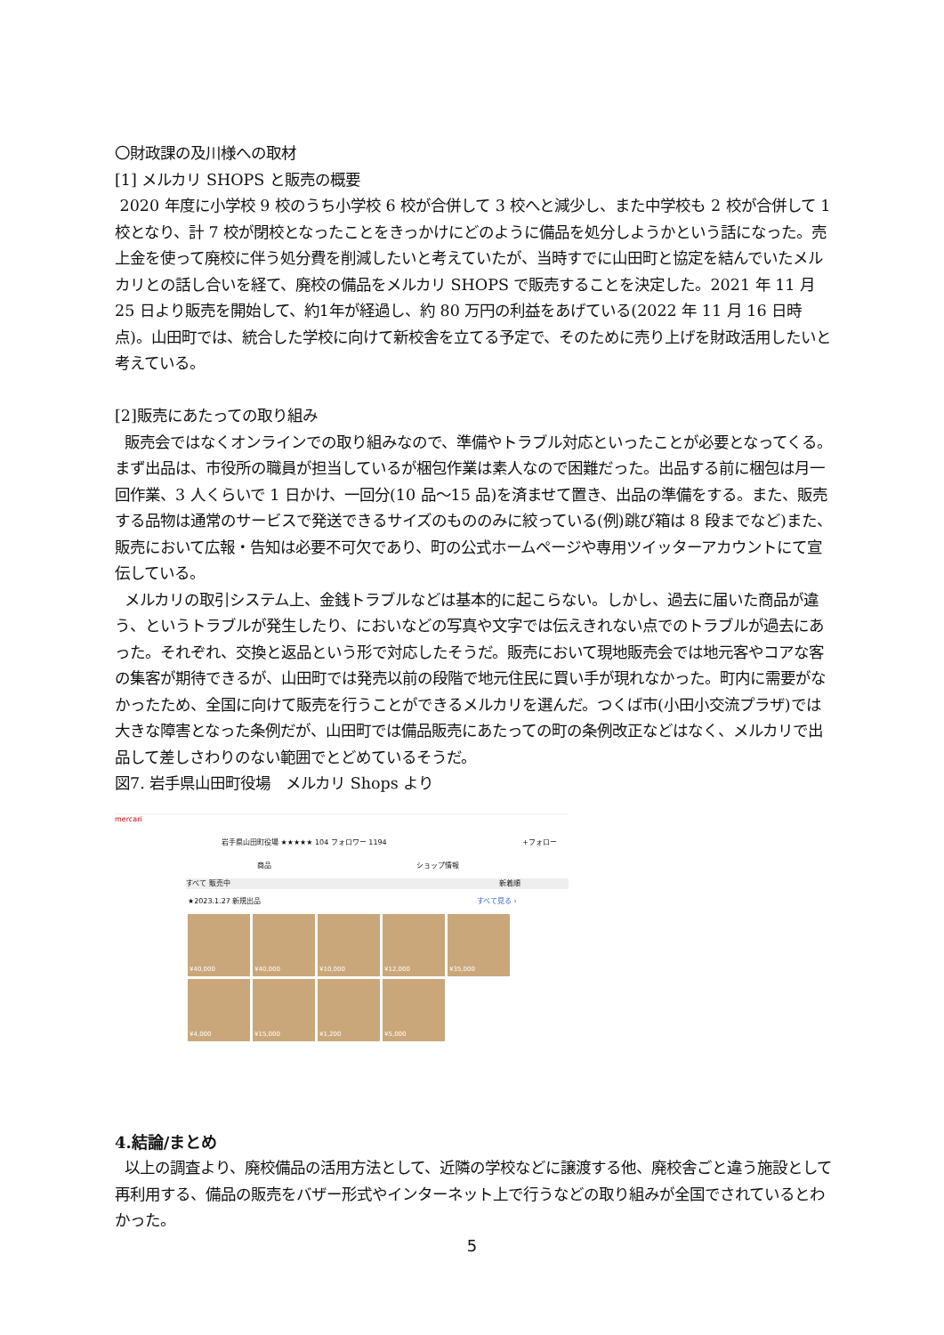〇財政課の及川様への取材
[1] メルカリ SHOPS と販売の概要
2020 年度に小学校 9 校のうち小学校 6 校が合併して 3 校へと減少し、また中学校も 2 校が合併して 1 校となり、計 7 校が閉校となったことをきっかけにどのように備品を処分しようかという話になった。売上金を使って廃校に伴う処分費を削減したいと考えていたが、当時すでに山田町と協定を結んでいたメルカリとの話し合いを経て、廃校の備品をメルカリ SHOPS で販売することを決定した。2021 年 11 月 25 日より販売を開始して、約1年が経過し、約 80 万円の利益をあげている(2022 年 11 月 16 日時点)。山田町では、統合した学校に向けて新校舎を立てる予定で、そのために売り上げを財政活用したいと考えている。
[2]販売にあたっての取り組み
販売会ではなくオンラインでの取り組みなので、準備やトラブル対応といったことが必要となってくる。まず出品は、市役所の職員が担当しているが梱包作業は素人なので困難だった。出品する前に梱包は月一回作業、3 人くらいで 1 日かけ、一回分(10 品～15 品)を済ませて置き、出品の準備をする。また、販売する品物は通常のサービスで発送できるサイズのもののみに絞っている(例)跳び箱は 8 段までなど)また、販売において広報・告知は必要不可欠であり、町の公式ホームページや専用ツイッターアカウントにて宣伝している。
メルカリの取引システム上、金銭トラブルなどは基本的に起こらない。しかし、過去に届いた商品が違う、というトラブルが発生したり、においなどの写真や文字では伝えきれない点でのトラブルが過去にあった。それぞれ、交換と返品という形で対応したそうだ。販売において現地販売会では地元客やコアな客の集客が期待できるが、山田町では発売以前の段階で地元住民に買い手が現れなかった。町内に需要がなかったため、全国に向けて販売を行うことができるメルカリを選んだ。つくば市(小田小交流プラザ)では大きな障害となった条例だが、山田町では備品販売にあたっての町の条例改正などはなく、メルカリで出品して差しさわりのない範囲でとどめているそうだ。
図7. 岩手県山田町役場　メルカリ Shops より
mercari
岩手県山田町役場 ★★★★★ 104 フォロワー 1194 +フォロー
商品 ショップ情報
すべて 販売中 新着順
★2023.1.27 新規出品 すべて見る ›
¥40,000
¥40,000
¥10,000
¥12,000
¥35,000
¥4,000
¥15,000
¥1,200
¥5,000
4.結論/まとめ
以上の調査より、廃校備品の活用方法として、近隣の学校などに譲渡する他、廃校舎ごと違う施設として再利用する、備品の販売をバザー形式やインターネット上で行うなどの取り組みが全国でされているとわかった。
5